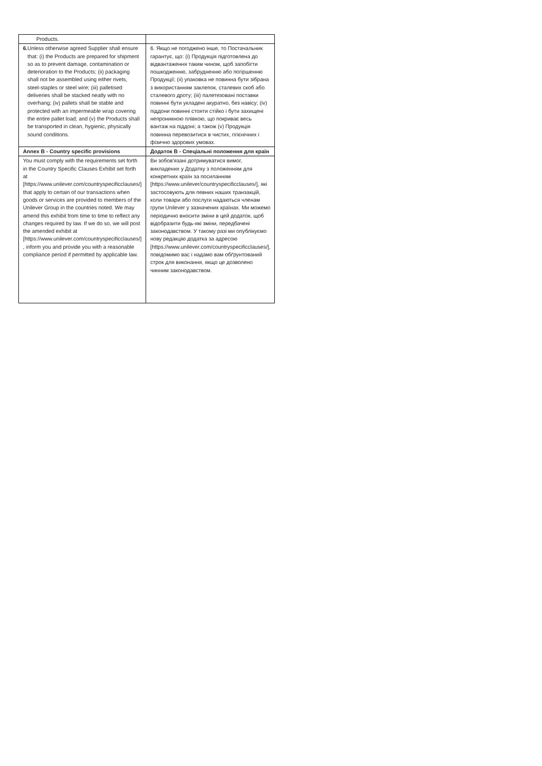| Products. | |
| 6. Unless otherwise agreed Supplier shall ensure that: (i) the Products are prepared for shipment so as to prevent damage, contamination or deterioration to the Products; (ii) packaging shall not be assembled using either rivets, steel-staples or steel wire; (iii) palletised deliveries shall be stacked neatly with no overhang; (iv) pallets shall be stable and protected with an impermeable wrap covering the entire pallet load; and (v) the Products shall be transported in clean, hygienic, physically sound conditions. | 6. Якщо не погоджено інше, то Постачальник гарантує, що: (i) Продукція підготовлена до відвантаження таким чином, щоб запобігти пошкодженню, забрудненню або погіршенню Продукції; (ii) упаковка не повинна бути зібрана з використанням заклепок, сталевих скоб або сталевого дроту; (iii) палетезовані поставки повинні бути укладені акуратно, без навісу; (iv) піддони повинні стояти стійко і бути захищені непроникною плівкою, що покриває весь вантаж на піддоні; а також (v) Продукція повинна перевозитися в чистих, гігієнічних і фізично здорових умовах. |
| Annex B - Country specific provisions | Додаток B - Спеціальні положення для країн |
| You must comply with the requirements set forth in the Country Specific Clauses Exhibit set forth at [https://www.unilever.com/countryspecificclauses/] that apply to certain of our transactions when goods or services are provided to members of the Unilever Group in the countries noted. We may amend this exhibit from time to time to reflect any changes required by law. If we do so, we will post the amended exhibit at [https://www.unilever.com/countryspecificclauses/] , inform you and provide you with a reasonable compliance period if permitted by applicable law. | Ви зобов'язані дотримуватися вимог, викладених у Додатку з положенням для конкретних країн за посиланням [https://www.unilever/countryspecificclauses/], які застосовують для певних наших транзакцій, коли товари або послуги надаються членам групи Unilever у зазначених країнах. Ми можемо періодично вносити зміни в цей додаток, щоб відобразити будь-які зміни, передбачені законодавством. У такому разі ми опублікуємо нову редакцію додатка за адресою [https://www.unilever.com/countryspecificclauses/], повідомимо вас і надамо вам обґрунтований строк для виконання, якщо це дозволено чинним законодавством. |